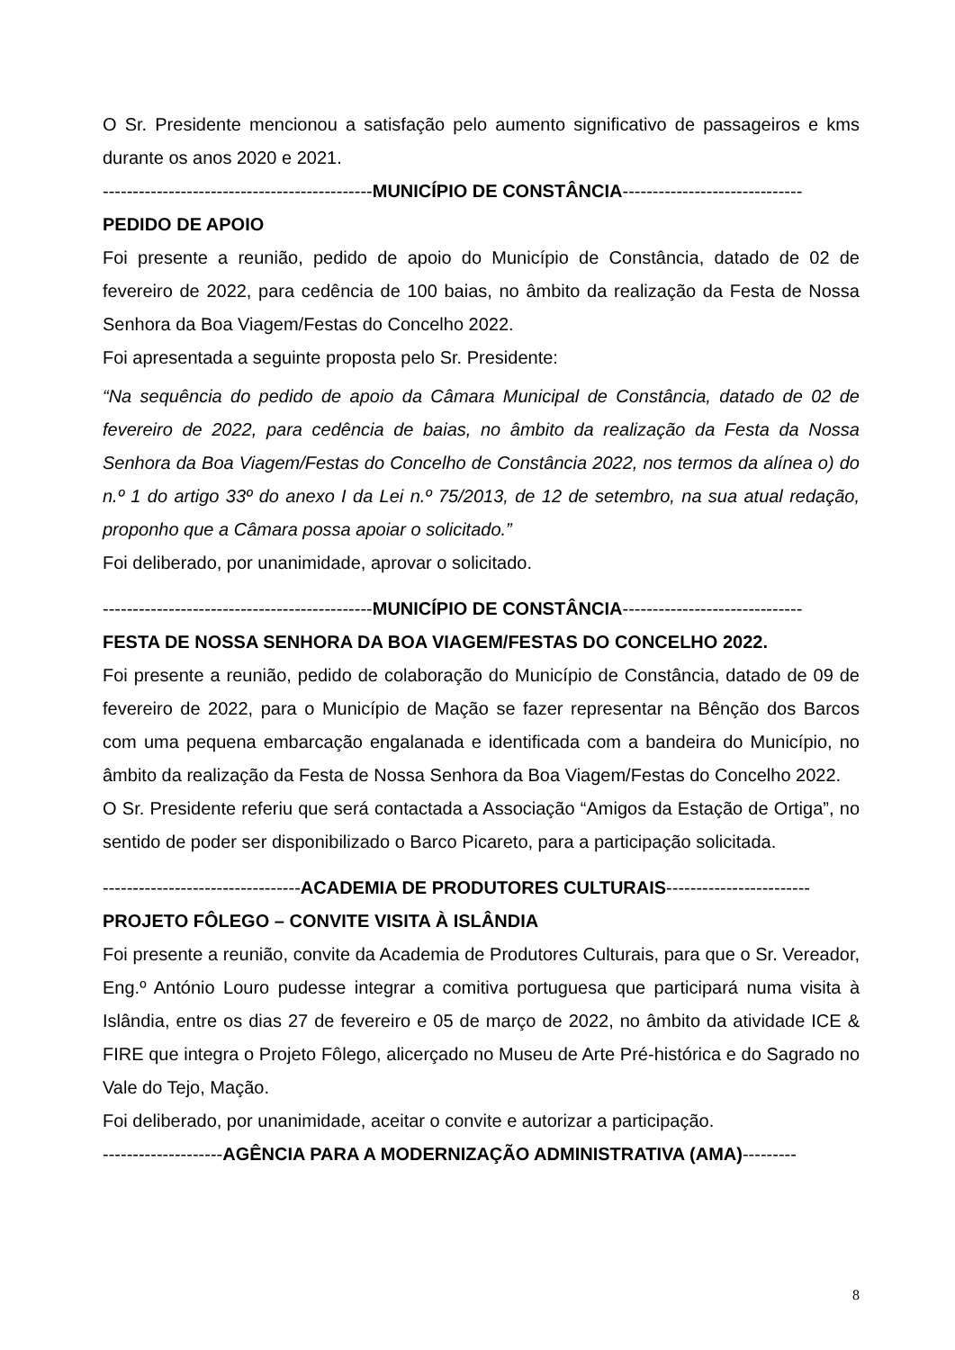O Sr. Presidente mencionou a satisfação pelo aumento significativo de passageiros e kms durante os anos 2020 e 2021.
---------------------------------------------MUNICÍPIO DE CONSTÂNCIA------------------------------
PEDIDO DE APOIO
Foi presente a reunião, pedido de apoio do Município de Constância, datado de 02 de fevereiro de 2022, para cedência de 100 baias, no âmbito da realização da Festa de Nossa Senhora da Boa Viagem/Festas do Concelho 2022.
Foi apresentada a seguinte proposta pelo Sr. Presidente:
“Na sequência do pedido de apoio da Câmara Municipal de Constância, datado de 02 de fevereiro de 2022, para cedência de baias, no âmbito da realização da Festa da Nossa Senhora da Boa Viagem/Festas do Concelho de Constância 2022, nos termos da alínea o) do n.º 1 do artigo 33º do anexo I da Lei n.º 75/2013, de 12 de setembro, na sua atual redação, proponho que a Câmara possa apoiar o solicitado.”
Foi deliberado, por unanimidade, aprovar o solicitado.
---------------------------------------------MUNICÍPIO DE CONSTÂNCIA------------------------------
FESTA DE NOSSA SENHORA DA BOA VIAGEM/FESTAS DO CONCELHO 2022.
Foi presente a reunião, pedido de colaboração do Município de Constância, datado de 09 de fevereiro de 2022, para o Município de Mação se fazer representar na Bênção dos Barcos com uma pequena embarcação engalanada e identificada com a bandeira do Município, no âmbito da realização da Festa de Nossa Senhora da Boa Viagem/Festas do Concelho 2022.
O Sr. Presidente referiu que será contactada a Associação “Amigos da Estação de Ortiga”, no sentido de poder ser disponibilizado o Barco Picareto, para a participação solicitada.
---------------------------------ACADEMIA DE PRODUTORES CULTURAIS------------------------
PROJETO FÔLEGO – CONVITE VISITA À ISLÂNDIA
Foi presente a reunião, convite da Academia de Produtores Culturais, para que o Sr. Vereador, Eng.º António Louro pudesse integrar a comitiva portuguesa que participará numa visita à Islândia, entre os dias 27 de fevereiro e 05 de março de 2022, no âmbito da atividade ICE & FIRE que integra o Projeto Fôlego, alicerçado no Museu de Arte Pré-histórica e do Sagrado no Vale do Tejo, Mação.
Foi deliberado, por unanimidade, aceitar o convite e autorizar a participação.
--------------------AGÊNCIA PARA A MODERNIZAÇÃO ADMINISTRATIVA (AMA)---------
8